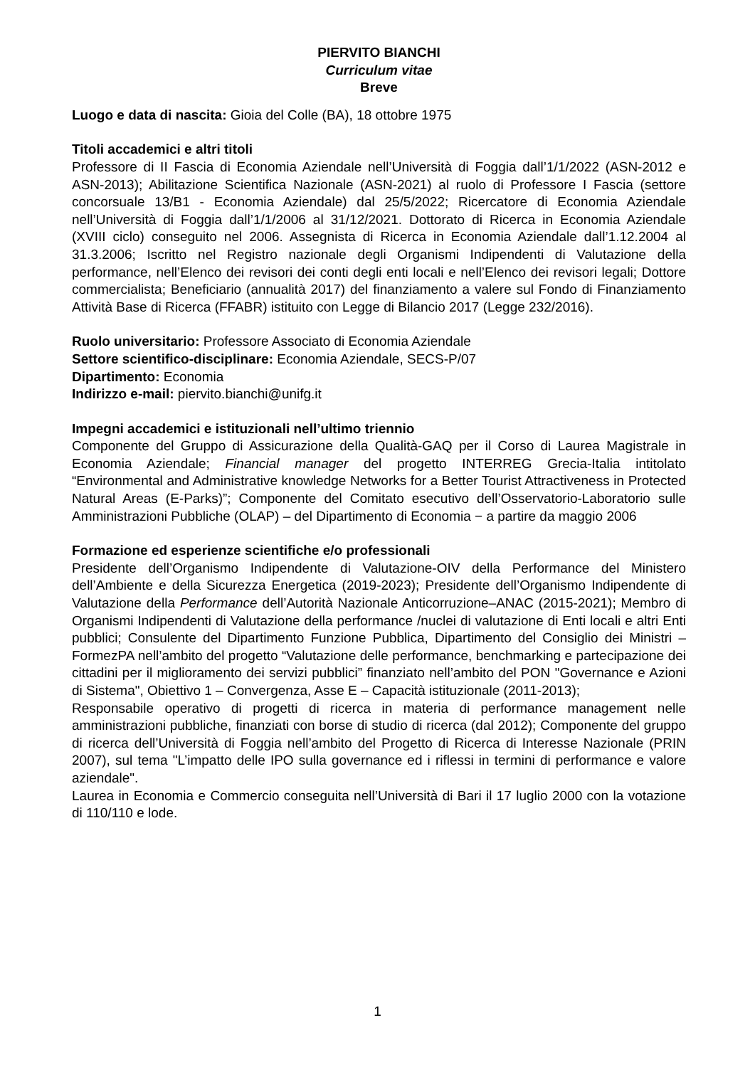PIERVITO BIANCHI
Curriculum vitae
Breve
Luogo e data di nascita: Gioia del Colle (BA), 18 ottobre 1975
Titoli accademici e altri titoli
Professore di II Fascia di Economia Aziendale nell’Università di Foggia dall’1/1/2022 (ASN-2012 e ASN-2013); Abilitazione Scientifica Nazionale (ASN-2021) al ruolo di Professore I Fascia (settore concorsuale 13/B1 - Economia Aziendale) dal 25/5/2022; Ricercatore di Economia Aziendale nell’Università di Foggia dall’1/1/2006 al 31/12/2021. Dottorato di Ricerca in Economia Aziendale (XVIII ciclo) conseguito nel 2006. Assegnista di Ricerca in Economia Aziendale dall’1.12.2004 al 31.3.2006; Iscritto nel Registro nazionale degli Organismi Indipendenti di Valutazione della performance, nell’Elenco dei revisori dei conti degli enti locali e nell’Elenco dei revisori legali; Dottore commercialista; Beneficiario (annualità 2017) del finanziamento a valere sul Fondo di Finanziamento Attività Base di Ricerca (FFABR) istituito con Legge di Bilancio 2017 (Legge 232/2016).
Ruolo universitario: Professore Associato di Economia Aziendale
Settore scientifico-disciplinare: Economia Aziendale, SECS-P/07
Dipartimento: Economia
Indirizzo e-mail: piervito.bianchi@unifg.it
Impegni accademici e istituzionali nell’ultimo triennio
Componente del Gruppo di Assicurazione della Qualità-GAQ per il Corso di Laurea Magistrale in Economia Aziendale; Financial manager del progetto INTERREG Grecia-Italia intitolato “Environmental and Administrative knowledge Networks for a Better Tourist Attractiveness in Protected Natural Areas (E-Parks)”; Componente del Comitato esecutivo dell’Osservatorio-Laboratorio sulle Amministrazioni Pubbliche (OLAP) – del Dipartimento di Economia − a partire da maggio 2006
Formazione ed esperienze scientifiche e/o professionali
Presidente dell’Organismo Indipendente di Valutazione-OIV della Performance del Ministero dell’Ambiente e della Sicurezza Energetica (2019-2023); Presidente dell’Organismo Indipendente di Valutazione della Performance dell’Autorità Nazionale Anticorruzione–ANAC (2015-2021); Membro di Organismi Indipendenti di Valutazione della performance /nuclei di valutazione di Enti locali e altri Enti pubblici; Consulente del Dipartimento Funzione Pubblica, Dipartimento del Consiglio dei Ministri – FormezPA nell’ambito del progetto “Valutazione delle performance, benchmarking e partecipazione dei cittadini per il miglioramento dei servizi pubblici” finanziato nell’ambito del PON "Governance e Azioni di Sistema", Obiettivo 1 – Convergenza, Asse E – Capacità istituzionale (2011-2013);
Responsabile operativo di progetti di ricerca in materia di performance management nelle amministrazioni pubbliche, finanziati con borse di studio di ricerca (dal 2012); Componente del gruppo di ricerca dell’Università di Foggia nell’ambito del Progetto di Ricerca di Interesse Nazionale (PRIN 2007), sul tema "L’impatto delle IPO sulla governance ed i riflessi in termini di performance e valore aziendale".
Laurea in Economia e Commercio conseguita nell’Università di Bari il 17 luglio 2000 con la votazione di 110/110 e lode.
1